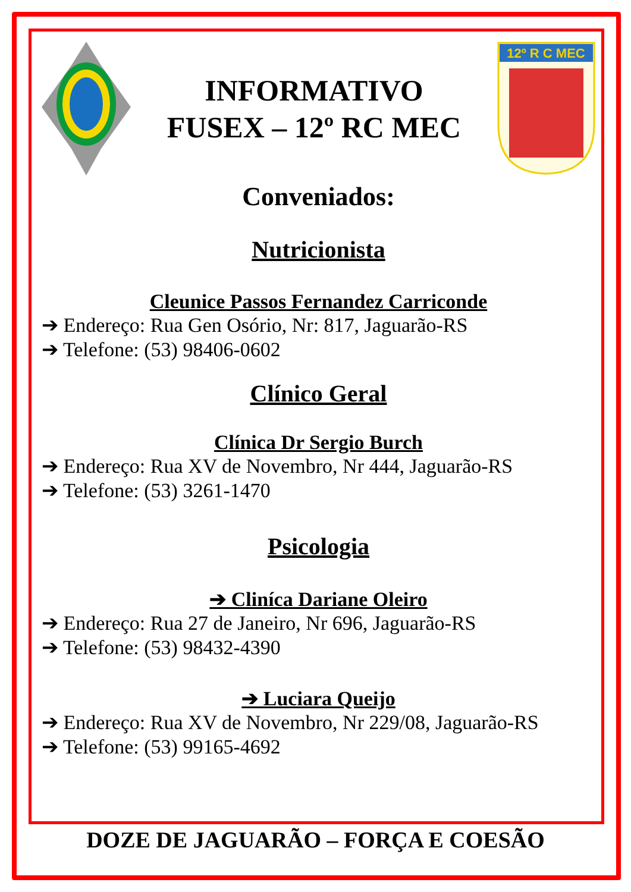INFORMATIVO
FUSEX – 12º RC MEC
12º R C MEC
Conveniados:
Nutricionista
Cleunice Passos Fernandez Carriconde
➔ Endereço: Rua Gen Osório, Nr: 817, Jaguarão-RS
➔ Telefone: (53) 98406-0602
Clínico Geral
Clínica Dr Sergio Burch
➔ Endereço: Rua XV de Novembro, Nr 444, Jaguarão-RS
➔ Telefone: (53) 3261-1470
Psicologia
➔ Cliníca Dariane Oleiro
➔ Endereço: Rua 27 de Janeiro, Nr 696, Jaguarão-RS
➔ Telefone: (53) 98432-4390
➔ Luciara Queijo
➔ Endereço: Rua XV de Novembro, Nr 229/08, Jaguarão-RS
➔ Telefone: (53) 99165-4692
DOZE DE JAGUARÃO – FORÇA E COESÃO